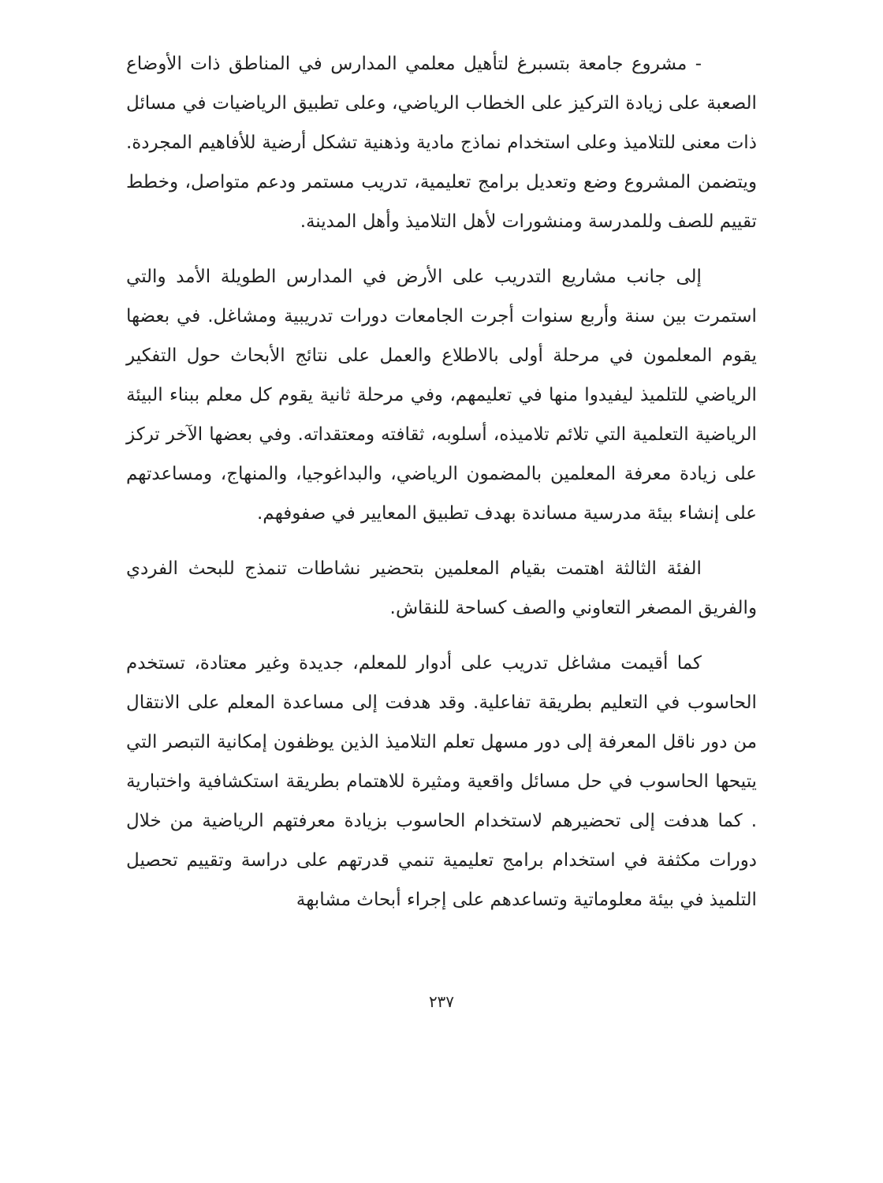- مشروع جامعة بتسبرغ لتأهيل معلمي المدارس في المناطق ذات الأوضاع الصعبة على زيادة التركيز على الخطاب الرياضي، وعلى تطبيق الرياضيات في مسائل ذات معنى للتلاميذ وعلى استخدام نماذج مادية وذهنية تشكل أرضية للأفاهيم المجردة. ويتضمن المشروع وضع وتعديل برامج تعليمية، تدريب مستمر ودعم متواصل، وخطط تقييم للصف وللمدرسة ومنشورات لأهل التلاميذ وأهل المدينة.
إلى جانب مشاريع التدريب على الأرض في المدارس الطويلة الأمد والتي استمرت بين سنة وأربع سنوات أجرت الجامعات دورات تدريبية ومشاغل. في بعضها يقوم المعلمون في مرحلة أولى بالاطلاع والعمل على نتائج الأبحاث حول التفكير الرياضي للتلميذ ليفيدوا منها في تعليمهم، وفي مرحلة ثانية يقوم كل معلم ببناء البيئة الرياضية التعلمية التي تلائم تلاميذه، أسلوبه، ثقافته ومعتقداته. وفي بعضها الآخر تركز على زيادة معرفة المعلمين بالمضمون الرياضي، والبداغوجيا، والمنهاج، ومساعدتهم على إنشاء بيئة مدرسية مساندة بهدف تطبيق المعايير في صفوفهم.
الفئة الثالثة اهتمت بقيام المعلمين بتحضير نشاطات تنمذج للبحث الفردي والفريق المصغر التعاوني والصف كساحة للنقاش.
كما أقيمت مشاغل تدريب على أدوار للمعلم، جديدة وغير معتادة، تستخدم الحاسوب في التعليم بطريقة تفاعلية. وقد هدفت إلى مساعدة المعلم على الانتقال من دور ناقل المعرفة إلى دور مسهل تعلم التلاميذ الذين يوظفون إمكانية التبصر التي يتيحها الحاسوب في حل مسائل واقعية ومثيرة للاهتمام بطريقة استكشافية واختبارية . كما هدفت إلى تحضيرهم لاستخدام الحاسوب بزيادة معرفتهم الرياضية من خلال دورات مكثفة في استخدام برامج تعليمية تنمي قدرتهم على دراسة وتقييم تحصيل التلميذ في بيئة معلوماتية وتساعدهم على إجراء أبحاث مشابهة
٢٣٧